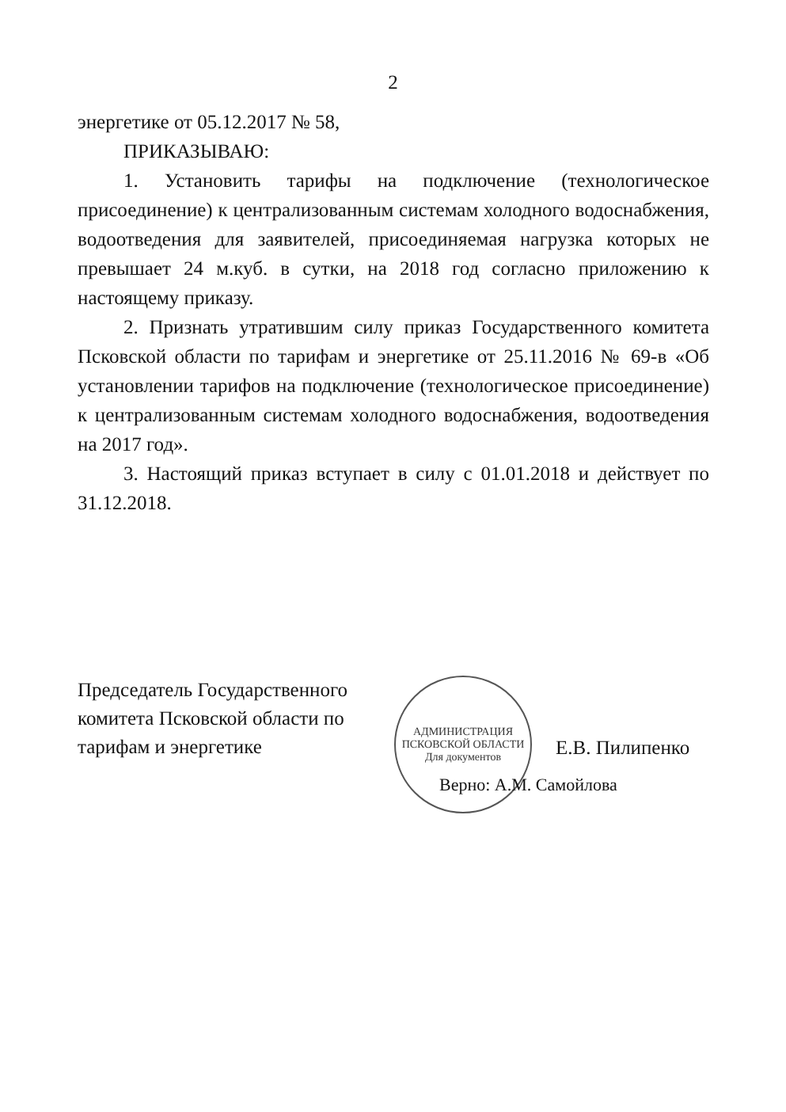2
энергетике от 05.12.2017 № 58,
ПРИКАЗЫВАЮ:
1. Установить тарифы на подключение (технологическое присоединение) к централизованным системам холодного водоснабжения, водоотведения для заявителей, присоединяемая нагрузка которых не превышает 24 м.куб. в сутки, на 2018 год согласно приложению к настоящему приказу.
2. Признать утратившим силу приказ Государственного комитета Псковской области по тарифам и энергетике от 25.11.2016 № 69-в «Об установлении тарифов на подключение (технологическое присоединение) к централизованным системам холодного водоснабжения, водоотведения на 2017 год».
3. Настоящий приказ вступает в силу с 01.01.2018 и действует по 31.12.2018.
Председатель Государственного комитета Псковской области по тарифам и энергетике
АДМИНИСТРАЦИЯ ПСКОВСКОЙ ОБЛАСТИ
Для документов
Е.В. Пилипенко
Верно: А.М. Самойлова